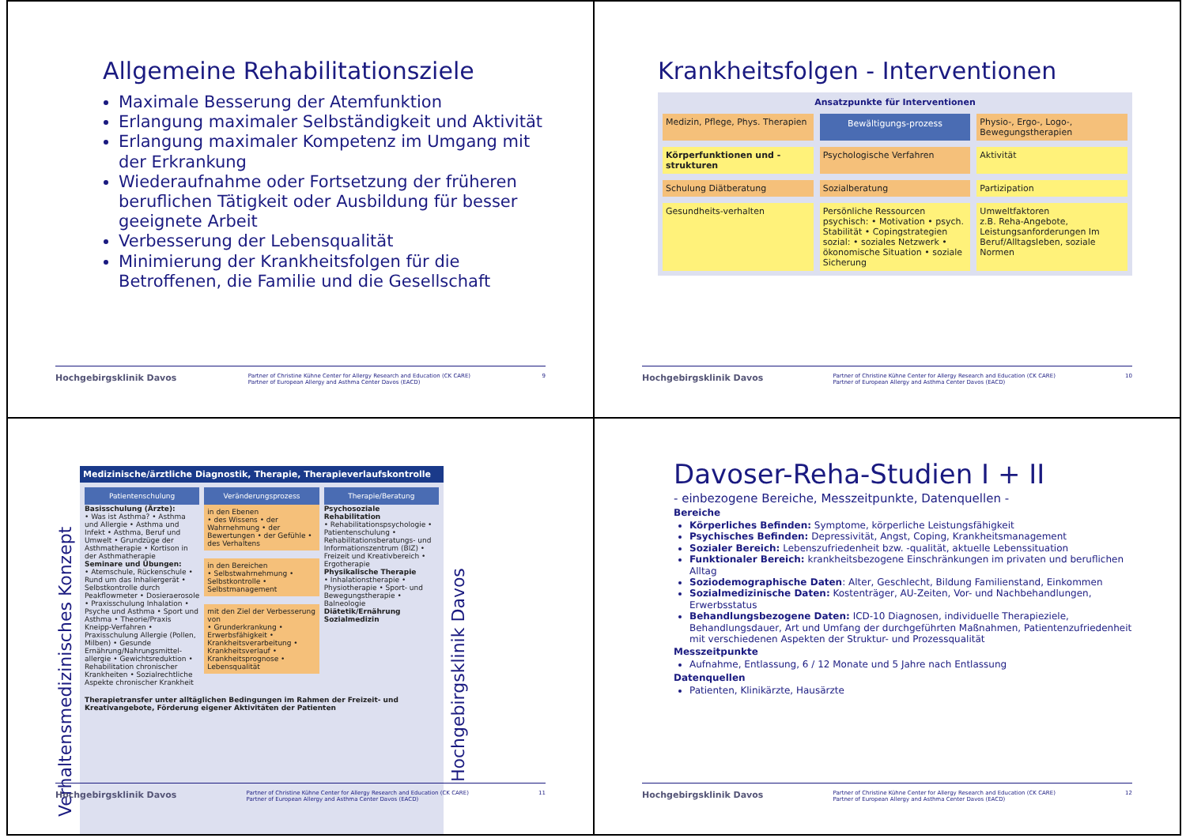Allgemeine Rehabilitationsziele
Maximale Besserung der Atemfunktion
Erlangung maximaler Selbständigkeit und Aktivität
Erlangung maximaler Kompetenz im Umgang mit der Erkrankung
Wiederaufnahme oder Fortsetzung der früheren beruflichen Tätigkeit oder Ausbildung für besser geeignete Arbeit
Verbesserung der Lebensqualität
Minimierung der Krankheitsfolgen für die Betroffenen, die Familie und die Gesellschaft
Hochgebirgsklinik Davos Partner of Christine Kühne Center for Allergy Research and Education (CK CARE)
Partner of European Allergy and Asthma Center Davos (EACD) 9
Krankheitsfolgen - Interventionen
Ansatzpunkte für Interventionen
Medizin, Pflege, Phys. Therapien
Bewältigungs-prozess
Physio-, Ergo-, Logo-, Bewegungstherapien
Körperfunktionen und -strukturen
Psychologische Verfahren
Aktivität
Schulung Diätberatung
Sozialberatung
Partizipation
Gesundheits-verhalten
Persönliche Ressourcen
psychisch: • Motivation • psych. Stabilität • Copingstrategien
sozial: • soziales Netzwerk • ökonomische Situation • soziale Sicherung
Umweltfaktoren
z.B. Reha-Angebote, Leistungsanforderungen Im Beruf/Alltagsleben, soziale Normen
Hochgebirgsklinik Davos Partner of Christine Kühne Center for Allergy Research and Education (CK CARE)
Partner of European Allergy and Asthma Center Davos (EACD) 10
Verhaltensmedizinisches Konzept
Medizinische/ärztliche Diagnostik, Therapie, Therapieverlaufskontrolle
Patientenschulung
Basisschulung (Ärzte):
• Was ist Asthma? • Asthma und Allergie • Asthma und Infekt • Asthma, Beruf und Umwelt • Grundzüge der Asthmatherapie • Kortison in der Asthmatherapie
Seminare und Übungen:
• Atemschule, Rückenschule • Rund um das Inhaliergerät • Selbstkontrolle durch Peakflowmeter • Dosieraerosole • Praxisschulung Inhalation • Psyche und Asthma • Sport und Asthma • Theorie/Praxis Kneipp-Verfahren • Praxisschulung Allergie (Pollen, Milben) • Gesunde Ernährung/Nahrungsmittel-allergie • Gewichtsreduktion • Rehabilitation chronischer Krankheiten • Sozialrechtliche Aspekte chronischer Krankheit
Veränderungsprozess
in den Ebenen
• des Wissens • der Wahrnehmung • der Bewertungen • der Gefühle • des Verhaltens
in den Bereichen
• Selbstwahrnehmung • Selbstkontrolle • Selbstmanagement
mit den Ziel der Verbesserung von
• Grunderkrankung • Erwerbsfähigkeit • Krankheitsverarbeitung • Krankheitsverlauf • Krankheitsprognose • Lebensqualität
Therapie/Beratung
Psychosoziale Rehabilitation
• Rehabilitationspsychologie • Patientenschulung • Rehabilitationsberatungs- und Informationszentrum (BIZ) • Freizeit und Kreativbereich • Ergotherapie
Physikalische Therapie
• Inhalationstherapie • Physiotherapie • Sport- und Bewegungstherapie • Balneologie
Diätetik/Ernährung
Sozialmedizin
Therapietransfer unter alltäglichen Bedingungen im Rahmen der Freizeit- und Kreativangebote, Förderung eigener Aktivitäten der Patienten
Hochgebirgsklinik Davos
Hochgebirgsklinik Davos Partner of Christine Kühne Center for Allergy Research and Education (CK CARE)
Partner of European Allergy and Asthma Center Davos (EACD) 11
Davoser-Reha-Studien I + II
- einbezogene Bereiche, Messzeitpunkte, Datenquellen -
Bereiche
Körperliches Befinden: Symptome, körperliche Leistungsfähigkeit
Psychisches Befinden: Depressivität, Angst, Coping, Krankheitsmanagement
Sozialer Bereich: Lebenszufriedenheit bzw. -qualität, aktuelle Lebenssituation
Funktionaler Bereich: krankheitsbezogene Einschränkungen im privaten und beruflichen Alltag
Soziodemographische Daten: Alter, Geschlecht, Bildung Familienstand, Einkommen
Sozialmedizinische Daten: Kostenträger, AU-Zeiten, Vor- und Nachbehandlungen, Erwerbsstatus
Behandlungsbezogene Daten: ICD-10 Diagnosen, individuelle Therapieziele, Behandlungsdauer, Art und Umfang der durchgeführten Maßnahmen, Patientenzufriedenheit mit verschiedenen Aspekten der Struktur- und Prozessqualität
Messzeitpunkte
Aufnahme, Entlassung, 6 / 12 Monate und 5 Jahre nach Entlassung
Datenquellen
Patienten, Klinikärzte, Hausärzte
Hochgebirgsklinik Davos Partner of Christine Kühne Center for Allergy Research and Education (CK CARE)
Partner of European Allergy and Asthma Center Davos (EACD) 12